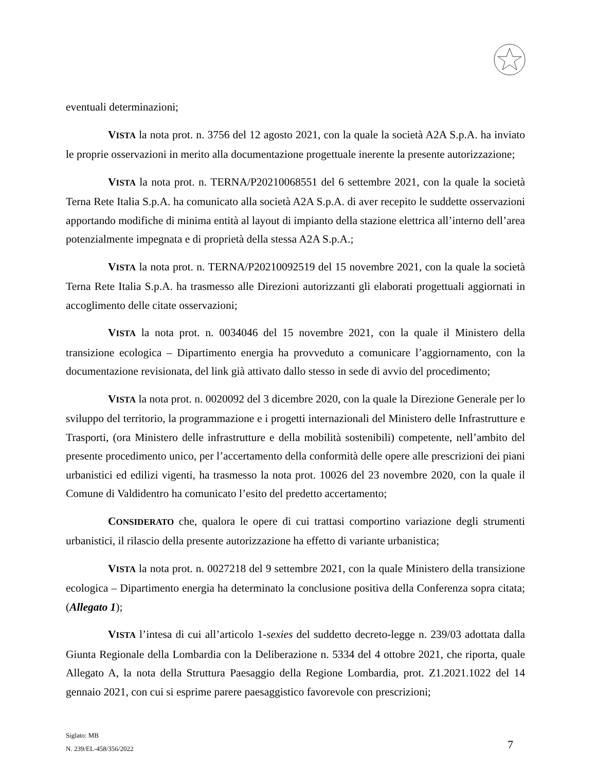eventuali determinazioni;
VISTA la nota prot. n. 3756 del 12 agosto 2021, con la quale la società A2A S.p.A. ha inviato le proprie osservazioni in merito alla documentazione progettuale inerente la presente autorizzazione;
VISTA la nota prot. n. TERNA/P20210068551 del 6 settembre 2021, con la quale la società Terna Rete Italia S.p.A. ha comunicato alla società A2A S.p.A. di aver recepito le suddette osservazioni apportando modifiche di minima entità al layout di impianto della stazione elettrica all’interno dell’area potenzialmente impegnata e di proprietà della stessa A2A S.p.A.;
VISTA la nota prot. n. TERNA/P20210092519 del 15 novembre 2021, con la quale la società Terna Rete Italia S.p.A. ha trasmesso alle Direzioni autorizzanti gli elaborati progettuali aggiornati in accoglimento delle citate osservazioni;
VISTA la nota prot. n. 0034046 del 15 novembre 2021, con la quale il Ministero della transizione ecologica – Dipartimento energia ha provveduto a comunicare l’aggiornamento, con la documentazione revisionata, del link già attivato dallo stesso in sede di avvio del procedimento;
VISTA la nota prot. n. 0020092 del 3 dicembre 2020, con la quale la Direzione Generale per lo sviluppo del territorio, la programmazione e i progetti internazionali del Ministero delle Infrastrutture e Trasporti, (ora Ministero delle infrastrutture e della mobilità sostenibili) competente, nell’ambito del presente procedimento unico, per l’accertamento della conformità delle opere alle prescrizioni dei piani urbanistici ed edilizi vigenti, ha trasmesso la nota prot. 10026 del 23 novembre 2020, con la quale il Comune di Valdidentro ha comunicato l’esito del predetto accertamento;
CONSIDERATO che, qualora le opere di cui trattasi comportino variazione degli strumenti urbanistici, il rilascio della presente autorizzazione ha effetto di variante urbanistica;
VISTA la nota prot. n. 0027218 del 9 settembre 2021, con la quale Ministero della transizione ecologica – Dipartimento energia ha determinato la conclusione positiva della Conferenza sopra citata; (Allegato 1);
VISTA l’intesa di cui all’articolo 1-sexies del suddetto decreto-legge n. 239/03 adottata dalla Giunta Regionale della Lombardia con la Deliberazione n. 5334 del 4 ottobre 2021, che riporta, quale Allegato A, la nota della Struttura Paesaggio della Regione Lombardia, prot. Z1.2021.1022 del 14 gennaio 2021, con cui si esprime parere paesaggistico favorevole con prescrizioni;
Siglato: MB
N. 239/EL-458/356/2022
7